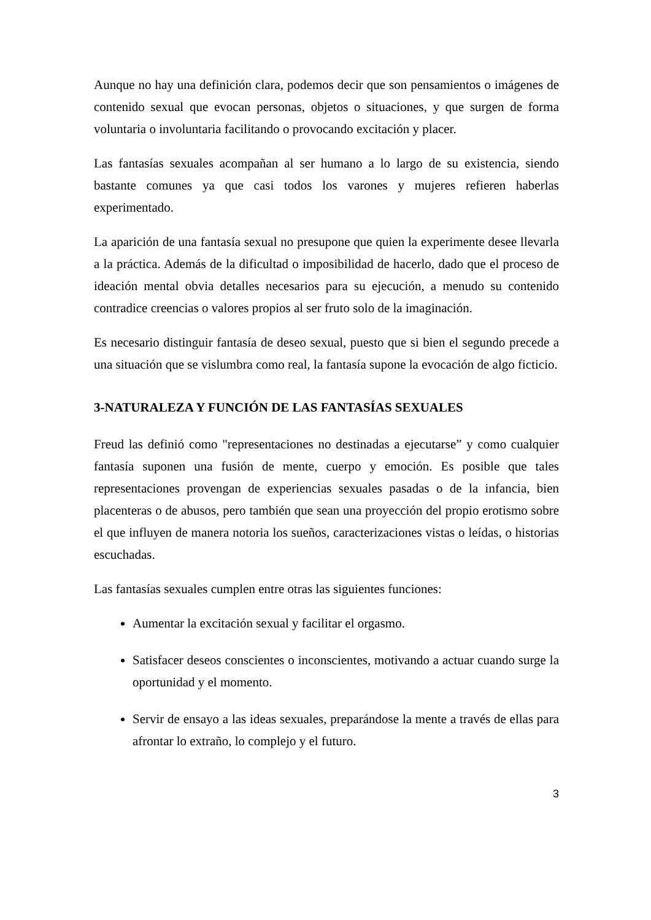Aunque no hay una definición clara, podemos decir que son pensamientos o imágenes de contenido sexual que evocan personas, objetos o situaciones, y que surgen de forma voluntaria o involuntaria facilitando o provocando excitación y placer.
Las fantasías sexuales acompañan al ser humano a lo largo de su existencia, siendo bastante comunes ya que casi todos los varones y mujeres refieren haberlas experimentado.
La aparición de una fantasía sexual no presupone que quien la experimente desee llevarla a la práctica. Además de la dificultad o imposibilidad de hacerlo, dado que el proceso de ideación mental obvia detalles necesarios para su ejecución, a menudo su contenido contradice creencias o valores propios al ser fruto solo de la imaginación.
Es necesario distinguir fantasía de deseo sexual, puesto que si bien el segundo precede a una situación que se vislumbra como real, la fantasía supone la evocación de algo ficticio.
3-NATURALEZA Y FUNCIÓN DE LAS FANTASÍAS SEXUALES
Freud las definió como "representaciones no destinadas a ejecutarse” y como cualquier fantasía suponen una fusión de mente, cuerpo y emoción. Es posible que tales representaciones provengan de experiencias sexuales pasadas o de la infancia, bien placenteras o de abusos, pero también que sean una proyección del propio erotismo sobre el que influyen de manera notoria los sueños, caracterizaciones vistas o leídas, o historias escuchadas.
Las fantasías sexuales cumplen entre otras las siguientes funciones:
Aumentar la excitación sexual y facilitar el orgasmo.
Satisfacer deseos conscientes o inconscientes, motivando a actuar cuando surge la oportunidad y el momento.
Servir de ensayo a las ideas sexuales, preparándose la mente a través de ellas para afrontar lo extraño, lo complejo y el futuro.
3